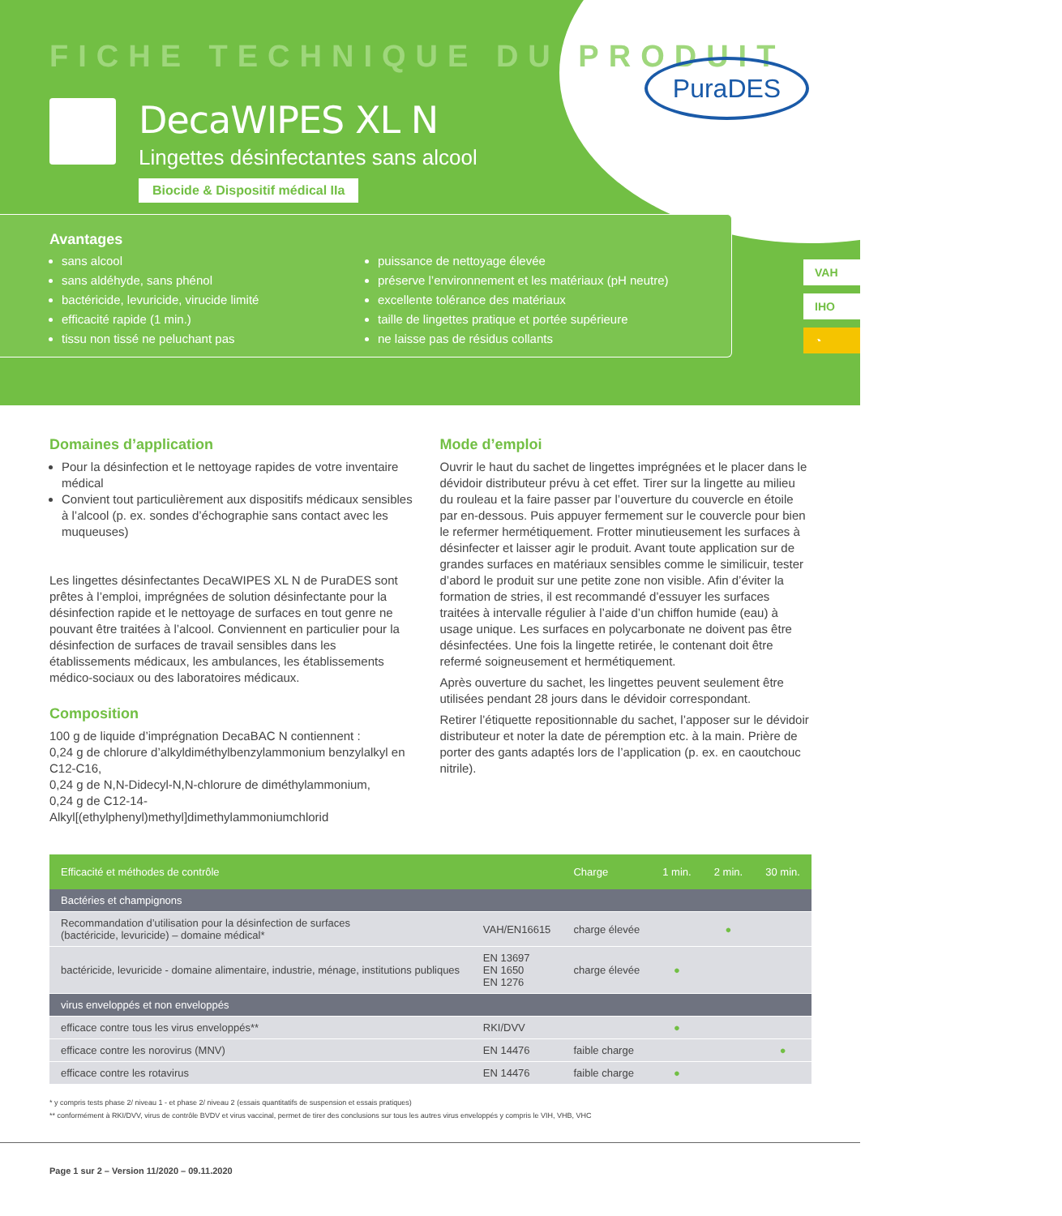FICHE TECHNIQUE DU PRODUIT
PuraDES
DecaWIPES XL N
Lingettes désinfectantes sans alcool
Biocide & Dispositif médical IIa
Avantages
sans alcool
sans aldéhyde, sans phénol
bactéricide, levuricide, virucide limité
efficacité rapide (1 min.)
tissu non tissé ne peluchant pas
puissance de nettoyage élevée
préserve l’environnement et les matériaux (pH neutre)
excellente tolérance des matériaux
taille de lingettes pratique et portée supérieure
ne laisse pas de résidus collants
VAH
IHO
◔
Domaines d’application
Pour la désinfection et le nettoyage rapides de votre inventaire médical
Convient tout particulièrement aux dispositifs médicaux sensibles à l’alcool (p. ex. sondes d’échographie sans contact avec les muqueuses)
Les lingettes désinfectantes DecaWIPES XL N de PuraDES sont prêtes à l’emploi, imprégnées de solution désinfectante pour la désinfection rapide et le nettoyage de surfaces en tout genre ne pouvant être traitées à l’alcool. Conviennent en particulier pour la désinfection de surfaces de travail sensibles dans les établissements médicaux, les ambulances, les établissements médico-sociaux ou des laboratoires médicaux.
Composition
100 g de liquide d’imprégnation DecaBAC N contiennent :
0,24 g de chlorure d’alkyldiméthylbenzylammonium benzylalkyl en C12-C16,
0,24 g de N,N-Didecyl-N,N-chlorure de diméthylammonium,
0,24 g de C12-14-Alkyl[(ethylphenyl)methyl]dimethylammoniumchlorid
Mode d’emploi
Ouvrir le haut du sachet de lingettes imprégnées et le placer dans le dévidoir distributeur prévu à cet effet. Tirer sur la lingette au milieu du rouleau et la faire passer par l’ouverture du couvercle en étoile par en-dessous. Puis appuyer fermement sur le couvercle pour bien le refermer hermétiquement. Frotter minutieusement les surfaces à désinfecter et laisser agir le produit. Avant toute application sur de grandes surfaces en matériaux sensibles comme le similicuir, tester d’abord le produit sur une petite zone non visible. Afin d’éviter la formation de stries, il est recommandé d’essuyer les surfaces traitées à intervalle régulier à l’aide d’un chiffon humide (eau) à usage unique. Les surfaces en polycarbonate ne doivent pas être désinfectées. Une fois la lingette retirée, le contenant doit être refermé soigneusement et hermétiquement.
Après ouverture du sachet, les lingettes peuvent seulement être utilisées pendant 28 jours dans le dévidoir correspondant.
Retirer l’étiquette repositionnable du sachet, l’apposer sur le dévidoir distributeur et noter la date de péremption etc. à la main. Prière de porter des gants adaptés lors de l’application (p. ex. en caoutchouc nitrile).
| Efficacité et méthodes de contrôle | | Charge | 1 min. | 2 min. | 30 min. |
| --- | --- | --- | --- | --- | --- |
| Bactéries et champignons | | | | | |
| Recommandation d’utilisation pour la désinfection de surfaces (bactéricide, levuricide) – domaine médical* | VAH/EN16615 | charge élevée | | ● | |
| bactéricide, levuricide - domaine alimentaire, industrie, ménage, institutions publiques | EN 13697 EN 1650 EN 1276 | charge élevée | ● | | |
| virus enveloppés et non enveloppés | | | | | |
| efficace contre tous les virus enveloppés** | RKI/DVV | | ● | | |
| efficace contre les norovirus (MNV) | EN 14476 | faible charge | | | ● |
| efficace contre les rotavirus | EN 14476 | faible charge | ● | | |
* y compris tests phase 2/ niveau 1 - et phase 2/ niveau 2 (essais quantitatifs de suspension et essais pratiques)
** conformément à RKI/DVV, virus de contrôle BVDV et virus vaccinal, permet de tirer des conclusions sur tous les autres virus enveloppés y compris le VIH, VHB, VHC
Page 1 sur 2 – Version 11/2020 – 09.11.2020